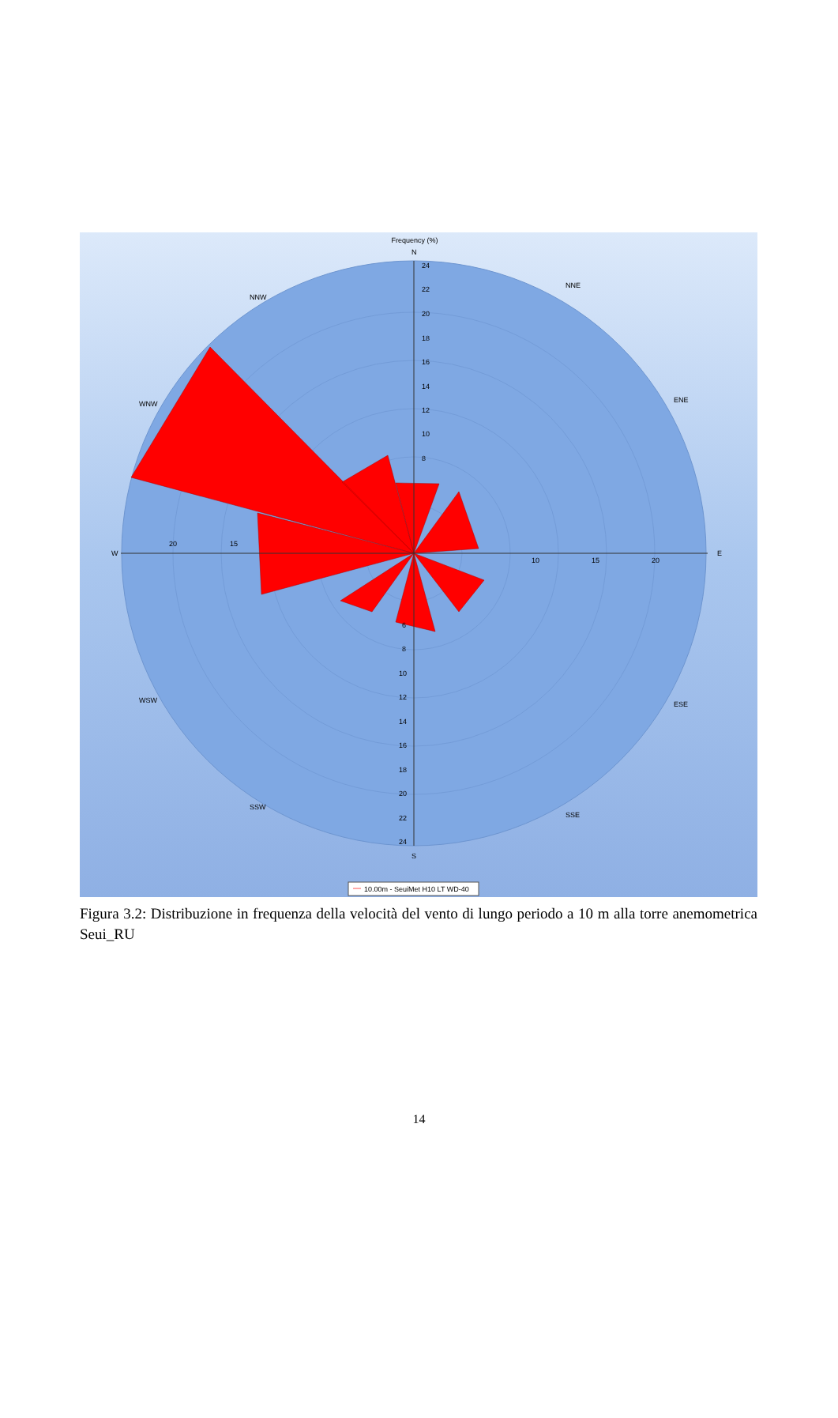Frequency (%)
W
E
N
S
24
22
20
18
16
14
12
10
8
6
8
10
12
14
16
18
20
22
24
20
15
10
15
20
NNW
NNE
WNW
ENE
WSW
ESE
SSW
SSE
10.00m - SeuiMet H10 LT WD-40
Figura 3.2: Distribuzione in frequenza della velocità del vento di lungo periodo a 10 m alla torre anemometrica Seui_RU
14